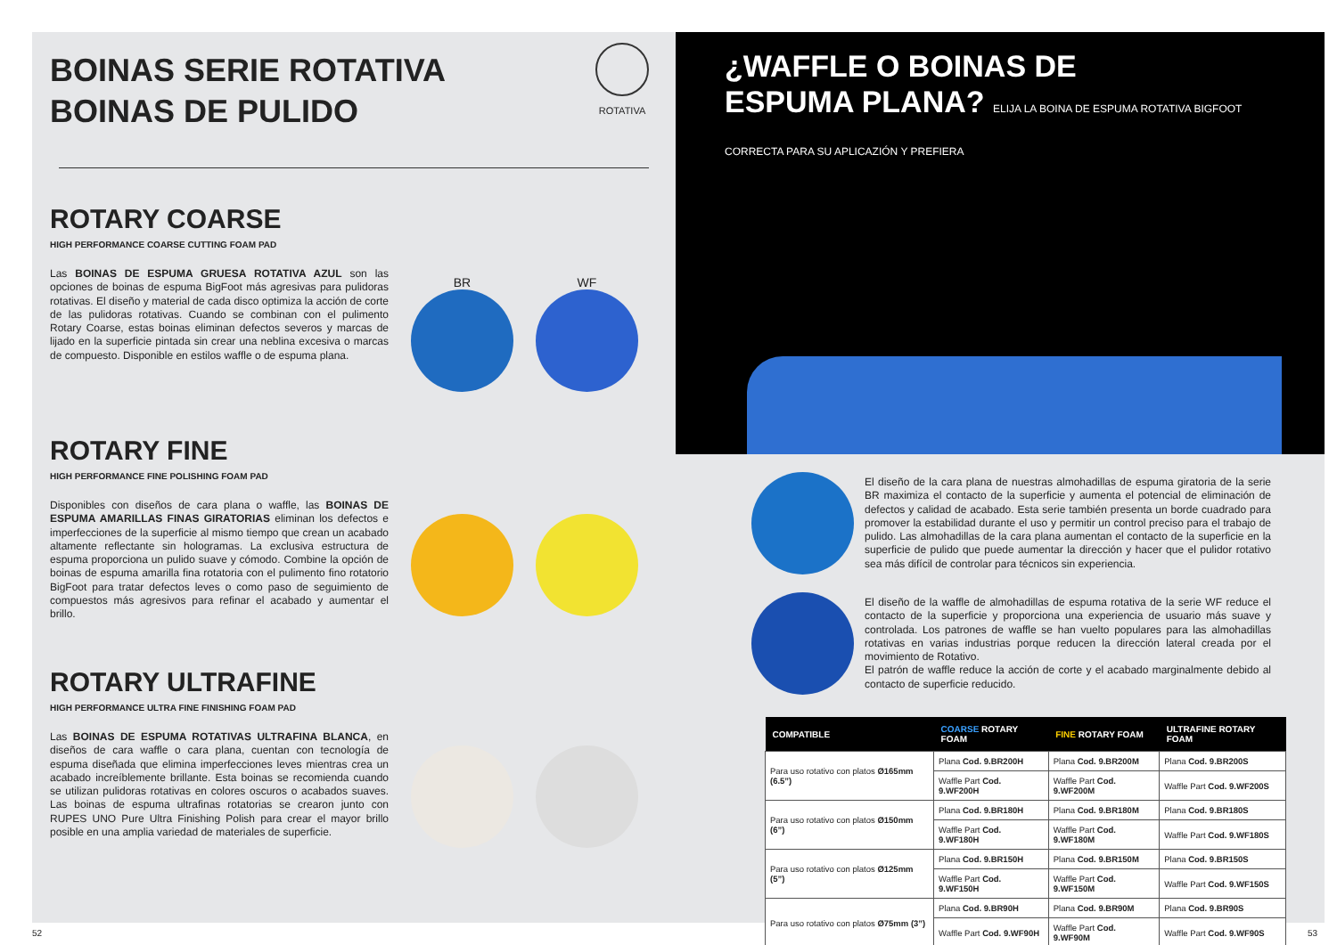BOINAS SERIE ROTATIVA
BOINAS DE PULIDO
ROTATIVA
ROTARY COARSE
HIGH PERFORMANCE COARSE CUTTING FOAM PAD
Las BOINAS DE ESPUMA GRUESA ROTATIVA AZUL son las opciones de boinas de espuma BigFoot más agresivas para pulidoras rotativas. El diseño y material de cada disco optimiza la acción de corte de las pulidoras rotativas. Cuando se combinan con el pulimento Rotary Coarse, estas boinas eliminan defectos severos y marcas de lijado en la superficie pintada sin crear una neblina excesiva o marcas de compuesto. Disponible en estilos waffle o de espuma plana.
BR WF
ROTARY FINE
HIGH PERFORMANCE FINE POLISHING FOAM PAD
Disponibles con diseños de cara plana o waffle, las BOINAS DE ESPUMA AMARILLAS FINAS GIRATORIAS eliminan los defectos e imperfecciones de la superficie al mismo tiempo que crean un acabado altamente reflectante sin hologramas. La exclusiva estructura de espuma proporciona un pulido suave y cómodo. Combine la opción de boinas de espuma amarilla fina rotatoria con el pulimento fino rotatorio BigFoot para tratar defectos leves o como paso de seguimiento de compuestos más agresivos para refinar el acabado y aumentar el brillo.
ROTARY ULTRAFINE
HIGH PERFORMANCE ULTRA FINE FINISHING FOAM PAD
Las BOINAS DE ESPUMA ROTATIVAS ULTRAFINA BLANCA, en diseños de cara waffle o cara plana, cuentan con tecnología de espuma diseñada que elimina imperfecciones leves mientras crea un acabado increíblemente brillante. Esta boinas se recomienda cuando se utilizan pulidoras rotativas en colores oscuros o acabados suaves. Las boinas de espuma ultrafinas rotatorias se crearon junto con RUPES UNO Pure Ultra Finishing Polish para crear el mayor brillo posible en una amplia variedad de materiales de superficie.
¿WAFFLE O BOINAS DE
ESPUMA PLANA? ELIJA LA BOINA DE ESPUMA ROTATIVA BIGFOOT CORRECTA PARA SU APLICAZIÓN Y PREFIERA
El diseño de la cara plana de nuestras almohadillas de espuma giratoria de la serie BR maximiza el contacto de la superficie y aumenta el potencial de eliminación de defectos y calidad de acabado. Esta serie también presenta un borde cuadrado para promover la estabilidad durante el uso y permitir un control preciso para el trabajo de pulido. Las almohadillas de la cara plana aumentan el contacto de la superficie en la superficie de pulido que puede aumentar la dirección y hacer que el pulidor rotativo sea más difícil de controlar para técnicos sin experiencia.
El diseño de la waffle de almohadillas de espuma rotativa de la serie WF reduce el contacto de la superficie y proporciona una experiencia de usuario más suave y controlada. Los patrones de waffle se han vuelto populares para las almohadillas rotativas en varias industrias porque reducen la dirección lateral creada por el movimiento de Rotativo.
El patrón de waffle reduce la acción de corte y el acabado marginalmente debido al contacto de superficie reducido.
| COMPATIBLE | COARSE ROTARY FOAM | FINE ROTARY FOAM | ULTRAFINE ROTARY FOAM |
| --- | --- | --- | --- |
| Para uso rotativo con platos Ø165mm (6.5”) | Plana Cod. 9.BR200H | Plana Cod. 9.BR200M | Plana Cod. 9.BR200S |
| | Waffle Part Cod. 9.WF200H | Waffle Part Cod. 9.WF200M | Waffle Part Cod. 9.WF200S |
| Para uso rotativo con platos Ø150mm (6”) | Plana Cod. 9.BR180H | Plana Cod. 9.BR180M | Plana Cod. 9.BR180S |
| | Waffle Part Cod. 9.WF180H | Waffle Part Cod. 9.WF180M | Waffle Part Cod. 9.WF180S |
| Para uso rotativo con platos Ø125mm (5”) | Plana Cod. 9.BR150H | Plana Cod. 9.BR150M | Plana Cod. 9.BR150S |
| | Waffle Part Cod. 9.WF150H | Waffle Part Cod. 9.WF150M | Waffle Part Cod. 9.WF150S |
| Para uso rotativo con platos Ø75mm (3”) | Plana Cod. 9.BR90H | Plana Cod. 9.BR90M | Plana Cod. 9.BR90S |
| | Waffle Part Cod. 9.WF90H | Waffle Part Cod. 9.WF90M | Waffle Part Cod. 9.WF90S |
52 53